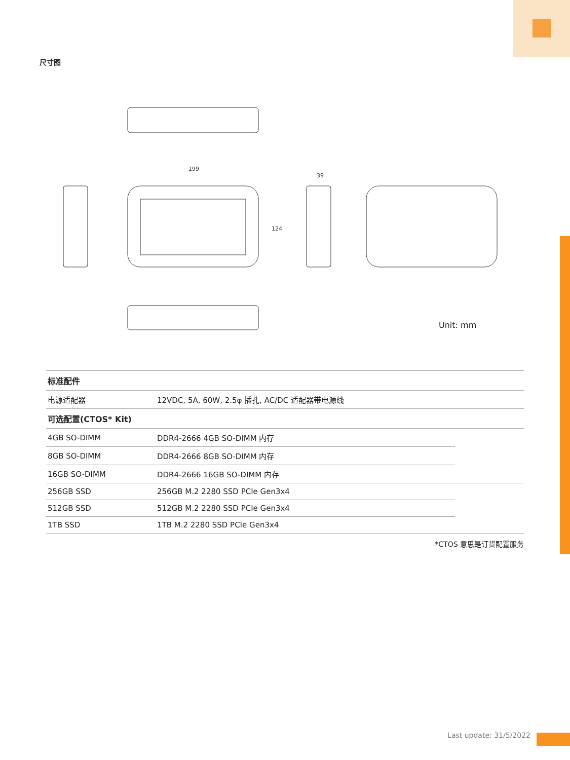尺寸图
199
124
39
Unit: mm
| 标准配件 | | |
| --- | --- | --- |
| 电源适配器 | 12VDC, 5A, 60W, 2.5φ 插孔, AC/DC 适配器带电源线 | |
| 可选配置(CTOS* Kit) | | |
| 4GB SO-DIMM | DDR4-2666 4GB SO-DIMM 内存 | |
| 8GB SO-DIMM | DDR4-2666 8GB SO-DIMM 内存 | |
| 16GB SO-DIMM | DDR4-2666 16GB SO-DIMM 内存 | |
| 256GB SSD | 256GB M.2 2280 SSD PCIe Gen3x4 | |
| 512GB SSD | 512GB M.2 2280 SSD PCIe Gen3x4 | |
| 1TB SSD | 1TB M.2 2280 SSD PCIe Gen3x4 | |
*CTOS 意思是订货配置服务
Last update: 31/5/2022